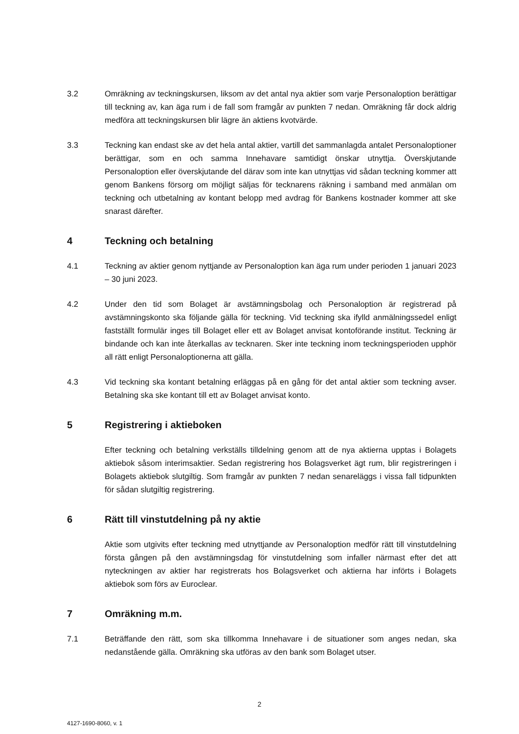3.2 Omräkning av teckningskursen, liksom av det antal nya aktier som varje Personaloption berättigar till teckning av, kan äga rum i de fall som framgår av punkten 7 nedan. Omräkning får dock aldrig medföra att teckningskursen blir lägre än aktiens kvotvärde.
3.3 Teckning kan endast ske av det hela antal aktier, vartill det sammanlagda antalet Personaloptioner berättigar, som en och samma Innehavare samtidigt önskar utnyttja. Överskjutande Personaloption eller överskjutande del därav som inte kan utnyttjas vid sådan teckning kommer att genom Bankens försorg om möjligt säljas för tecknarens räkning i samband med anmälan om teckning och utbetalning av kontant belopp med avdrag för Bankens kostnader kommer att ske snarast därefter.
4 Teckning och betalning
4.1 Teckning av aktier genom nyttjande av Personaloption kan äga rum under perioden 1 januari 2023 – 30 juni 2023.
4.2 Under den tid som Bolaget är avstämningsbolag och Personaloption är registrerad på avstämningskonto ska följande gälla för teckning. Vid teckning ska ifylld anmälningssedel enligt fastställt formulär inges till Bolaget eller ett av Bolaget anvisat kontoförande institut. Teckning är bindande och kan inte återkallas av tecknaren. Sker inte teckning inom teckningsperioden upphör all rätt enligt Personaloptionerna att gälla.
4.3 Vid teckning ska kontant betalning erläggas på en gång för det antal aktier som teckning avser. Betalning ska ske kontant till ett av Bolaget anvisat konto.
5 Registrering i aktieboken
Efter teckning och betalning verkställs tilldelning genom att de nya aktierna upptas i Bolagets aktiebok såsom interimsaktier. Sedan registrering hos Bolagsverket ägt rum, blir registreringen i Bolagets aktiebok slutgiltig. Som framgår av punkten 7 nedan senareläggs i vissa fall tidpunkten för sådan slutgiltig registrering.
6 Rätt till vinstutdelning på ny aktie
Aktie som utgivits efter teckning med utnyttjande av Personaloption medför rätt till vinstutdelning första gången på den avstämningsdag för vinstutdelning som infaller närmast efter det att nyteckningen av aktier har registrerats hos Bolagsverket och aktierna har införts i Bolagets aktiebok som förs av Euroclear.
7 Omräkning m.m.
7.1 Beträffande den rätt, som ska tillkomma Innehavare i de situationer som anges nedan, ska nedanstående gälla. Omräkning ska utföras av den bank som Bolaget utser.
2
4127-1690-8060, v. 1